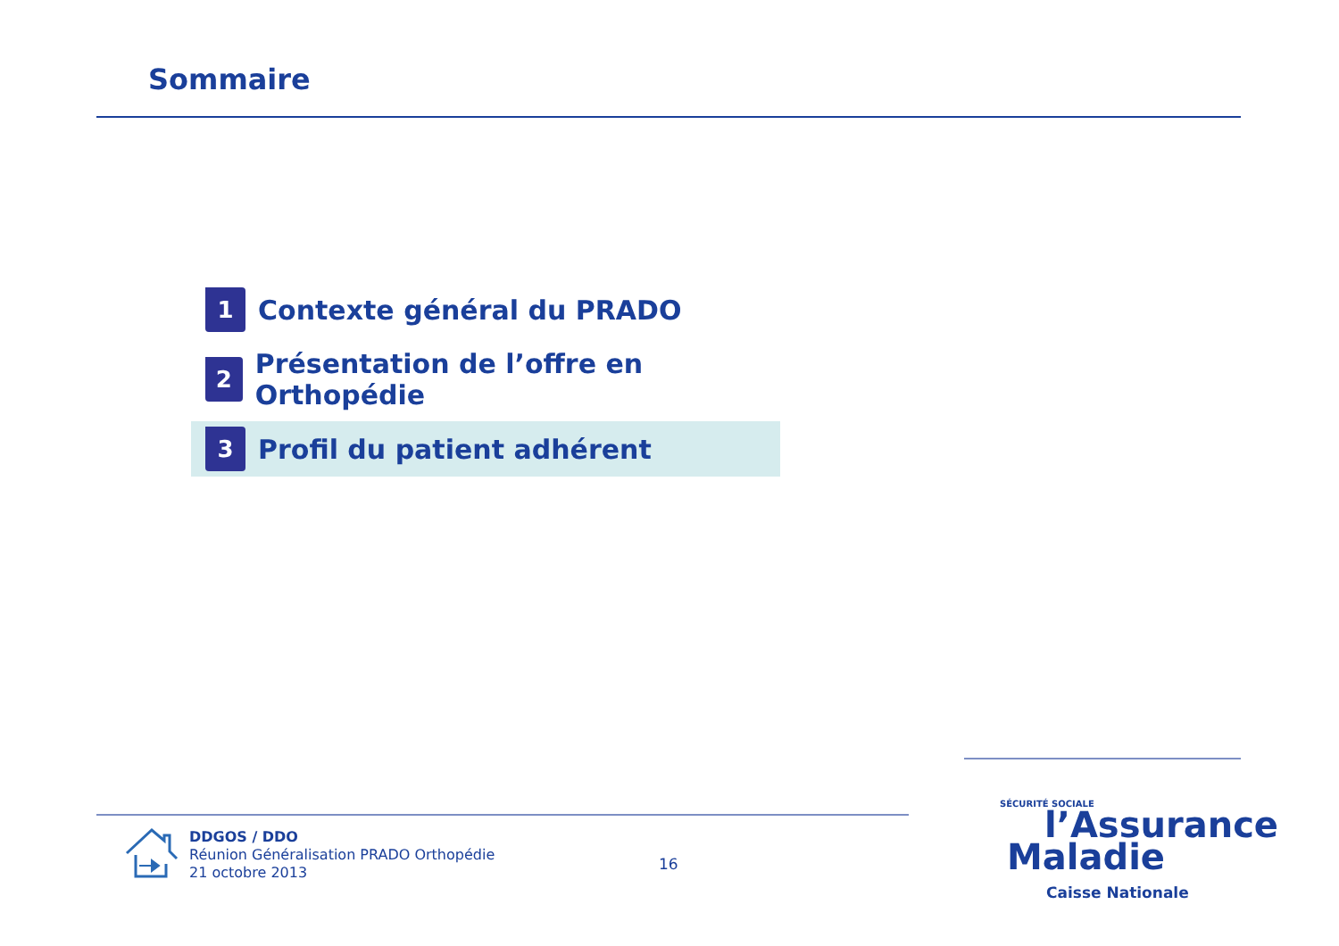Sommaire
1
Contexte général du PRADO
2
Présentation de l’offre en Orthopédie
3
Profil du patient adhérent
DDGOS / DDO
Réunion Généralisation PRADO Orthopédie
21 octobre 2013
16
SÉCURITÉ SOCIALE
l’Assurance
Maladie
Caisse Nationale